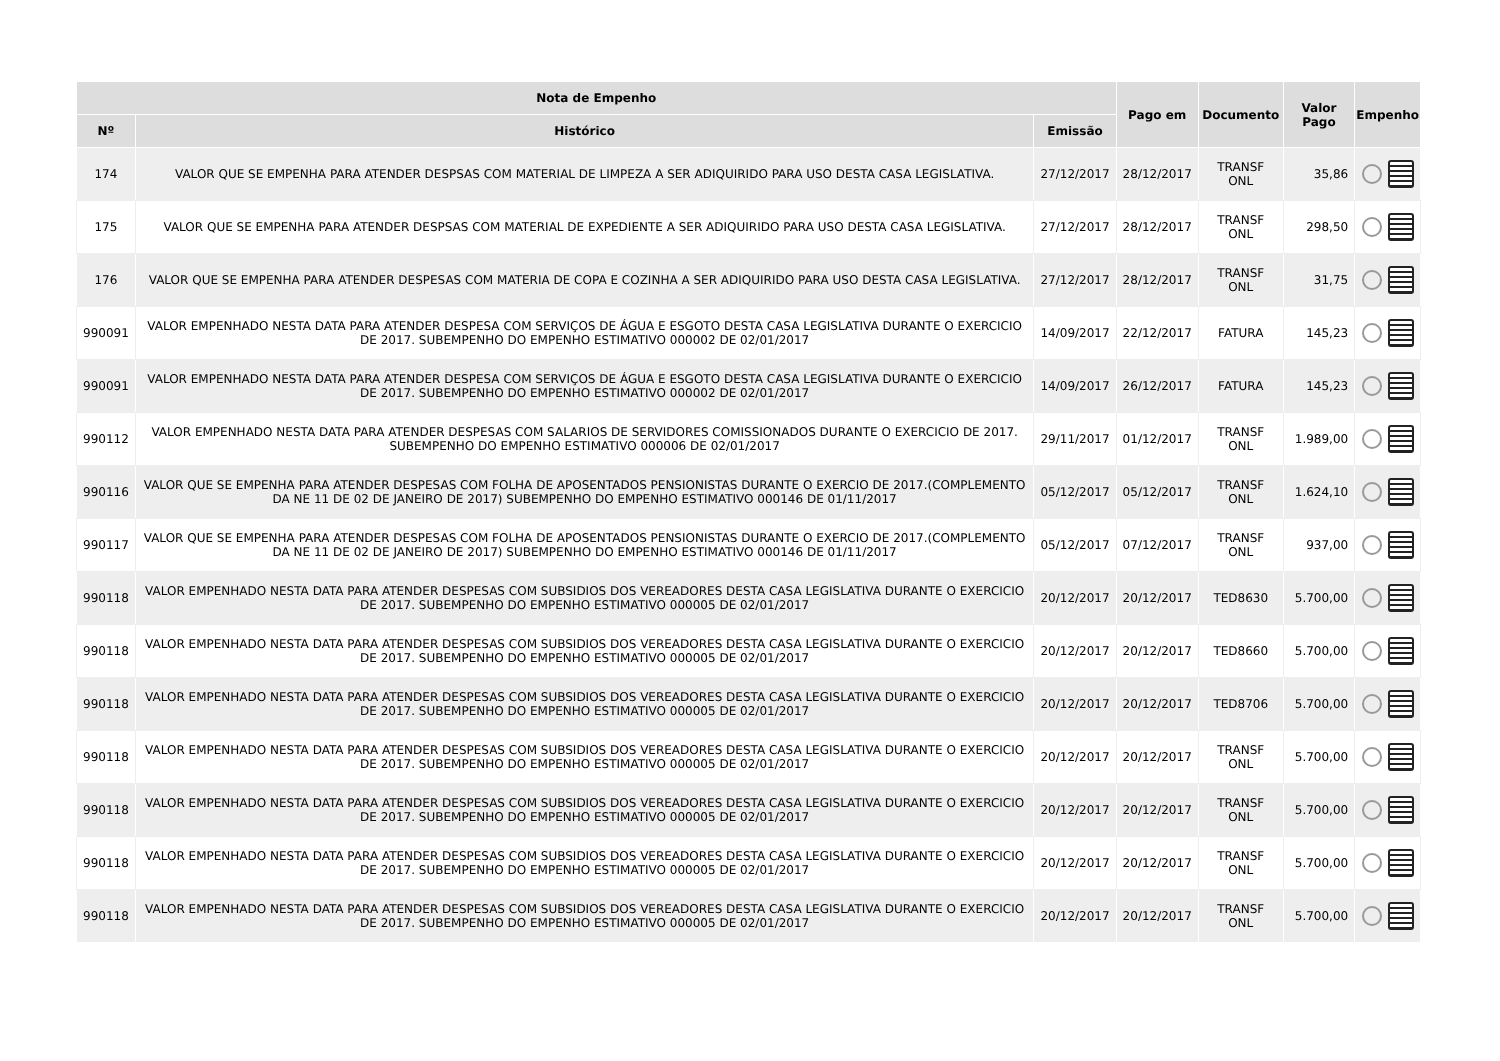| Nota de Empenho | | | Pago em | Documento | Valor Pago | Empenho |
| --- | --- | --- | --- | --- | --- | --- |
| Nº | Histórico | Emissão | | | | |
| 174 | VALOR QUE SE EMPENHA PARA ATENDER DESPSAS COM MATERIAL DE LIMPEZA A SER ADIQUIRIDO PARA USO DESTA CASA LEGISLATIVA. | 27/12/2017 | 28/12/2017 | TRANSF ONL | 35,86 | |
| 175 | VALOR QUE SE EMPENHA PARA ATENDER DESPSAS COM MATERIAL DE EXPEDIENTE A SER ADIQUIRIDO PARA USO DESTA CASA LEGISLATIVA. | 27/12/2017 | 28/12/2017 | TRANSF ONL | 298,50 | |
| 176 | VALOR QUE SE EMPENHA PARA ATENDER DESPESAS COM MATERIA DE COPA E COZINHA A SER ADIQUIRIDO PARA USO DESTA CASA LEGISLATIVA. | 27/12/2017 | 28/12/2017 | TRANSF ONL | 31,75 | |
| 990091 | VALOR EMPENHADO NESTA DATA PARA ATENDER DESPESA COM SERVIÇOS DE ÁGUA E ESGOTO DESTA CASA LEGISLATIVA DURANTE O EXERCICIO DE 2017. SUBEMPENHO DO EMPENHO ESTIMATIVO 000002 DE 02/01/2017 | 14/09/2017 | 22/12/2017 | FATURA | 145,23 | |
| 990091 | VALOR EMPENHADO NESTA DATA PARA ATENDER DESPESA COM SERVIÇOS DE ÁGUA E ESGOTO DESTA CASA LEGISLATIVA DURANTE O EXERCICIO DE 2017. SUBEMPENHO DO EMPENHO ESTIMATIVO 000002 DE 02/01/2017 | 14/09/2017 | 26/12/2017 | FATURA | 145,23 | |
| 990112 | VALOR EMPENHADO NESTA DATA PARA ATENDER DESPESAS COM SALARIOS DE SERVIDORES COMISSIONADOS DURANTE O EXERCICIO DE 2017. SUBEMPENHO DO EMPENHO ESTIMATIVO 000006 DE 02/01/2017 | 29/11/2017 | 01/12/2017 | TRANSF ONL | 1.989,00 | |
| 990116 | VALOR QUE SE EMPENHA PARA ATENDER DESPESAS COM FOLHA DE APOSENTADOS PENSIONISTAS DURANTE O EXERCIO DE 2017.(COMPLEMENTO DA NE 11 DE 02 DE JANEIRO DE 2017) SUBEMPENHO DO EMPENHO ESTIMATIVO 000146 DE 01/11/2017 | 05/12/2017 | 05/12/2017 | TRANSF ONL | 1.624,10 | |
| 990117 | VALOR QUE SE EMPENHA PARA ATENDER DESPESAS COM FOLHA DE APOSENTADOS PENSIONISTAS DURANTE O EXERCIO DE 2017.(COMPLEMENTO DA NE 11 DE 02 DE JANEIRO DE 2017) SUBEMPENHO DO EMPENHO ESTIMATIVO 000146 DE 01/11/2017 | 05/12/2017 | 07/12/2017 | TRANSF ONL | 937,00 | |
| 990118 | VALOR EMPENHADO NESTA DATA PARA ATENDER DESPESAS COM SUBSIDIOS DOS VEREADORES DESTA CASA LEGISLATIVA DURANTE O EXERCICIO DE 2017. SUBEMPENHO DO EMPENHO ESTIMATIVO 000005 DE 02/01/2017 | 20/12/2017 | 20/12/2017 | TED8630 | 5.700,00 | |
| 990118 | VALOR EMPENHADO NESTA DATA PARA ATENDER DESPESAS COM SUBSIDIOS DOS VEREADORES DESTA CASA LEGISLATIVA DURANTE O EXERCICIO DE 2017. SUBEMPENHO DO EMPENHO ESTIMATIVO 000005 DE 02/01/2017 | 20/12/2017 | 20/12/2017 | TED8660 | 5.700,00 | |
| 990118 | VALOR EMPENHADO NESTA DATA PARA ATENDER DESPESAS COM SUBSIDIOS DOS VEREADORES DESTA CASA LEGISLATIVA DURANTE O EXERCICIO DE 2017. SUBEMPENHO DO EMPENHO ESTIMATIVO 000005 DE 02/01/2017 | 20/12/2017 | 20/12/2017 | TED8706 | 5.700,00 | |
| 990118 | VALOR EMPENHADO NESTA DATA PARA ATENDER DESPESAS COM SUBSIDIOS DOS VEREADORES DESTA CASA LEGISLATIVA DURANTE O EXERCICIO DE 2017. SUBEMPENHO DO EMPENHO ESTIMATIVO 000005 DE 02/01/2017 | 20/12/2017 | 20/12/2017 | TRANSF ONL | 5.700,00 | |
| 990118 | VALOR EMPENHADO NESTA DATA PARA ATENDER DESPESAS COM SUBSIDIOS DOS VEREADORES DESTA CASA LEGISLATIVA DURANTE O EXERCICIO DE 2017. SUBEMPENHO DO EMPENHO ESTIMATIVO 000005 DE 02/01/2017 | 20/12/2017 | 20/12/2017 | TRANSF ONL | 5.700,00 | |
| 990118 | VALOR EMPENHADO NESTA DATA PARA ATENDER DESPESAS COM SUBSIDIOS DOS VEREADORES DESTA CASA LEGISLATIVA DURANTE O EXERCICIO DE 2017. SUBEMPENHO DO EMPENHO ESTIMATIVO 000005 DE 02/01/2017 | 20/12/2017 | 20/12/2017 | TRANSF ONL | 5.700,00 | |
| 990118 | VALOR EMPENHADO NESTA DATA PARA ATENDER DESPESAS COM SUBSIDIOS DOS VEREADORES DESTA CASA LEGISLATIVA DURANTE O EXERCICIO DE 2017. SUBEMPENHO DO EMPENHO ESTIMATIVO 000005 DE 02/01/2017 | 20/12/2017 | 20/12/2017 | TRANSF ONL | 5.700,00 | |